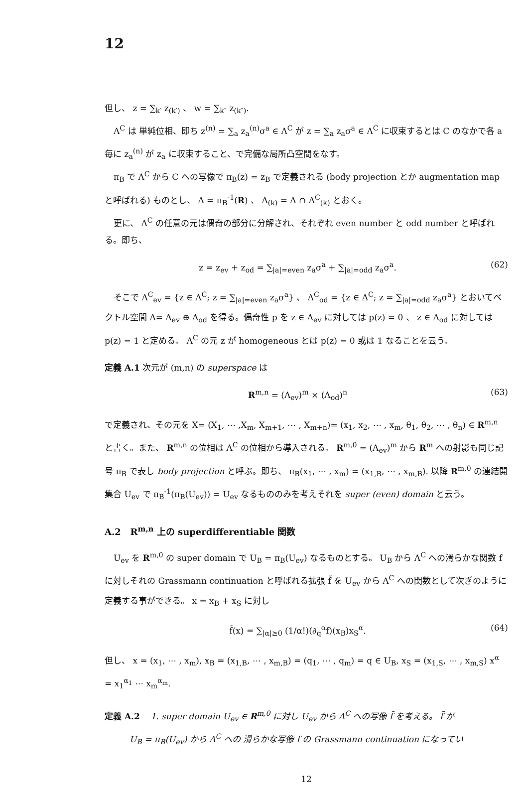12
但し、 z = ∑<sub>k′</sub> z<sub>(k′)</sub> 、 w = ∑<sub>k″</sub> z<sub>(k″)</sub>.
Λ<sup>C</sup> は 単純位相、即ち z<sup>(n)</sup> = ∑<sub>a</sub> z<sub>a</sub><sup>(n)</sup>σ<sup>a</sup> ∈ Λ<sup>C</sup> が z = ∑<sub>a</sub> z<sub>a</sub>σ<sup>a</sup> ∈ Λ<sup>C</sup> に収束するとは C のなかで各 a 毎に z<sub>a</sub><sup>(n)</sup> が z<sub>a</sub> に収束すること、で完備な局所凸空間をなす。
π<sub>B</sub> で Λ<sup>C</sup> から C への写像で π<sub>B</sub>(z) = z<sub>B</sub> で定義される (body projection とか augmentation map と呼ばれる) ものとし、 Λ = π<sub>B</sub><sup>-1</sup>(R) 、 Λ<sub>(k)</sub> = Λ ∩ Λ<sup>C</sup><sub>(k)</sub> とおく。
更に、 Λ<sup>C</sup> の任意の元は偶奇の部分に分解され、それぞれ even number と odd number と呼ばれる。即ち、
z = z<sub>ev</sub> + z<sub>od</sub> = ∑<sub>|a|=even</sub> z<sub>a</sub>σ<sup>a</sup> + ∑<sub>|a|=odd</sub> z<sub>a</sub>σ<sup>a</sup>. (62)
そこで Λ<sup>C</sup><sub>ev</sub> = {z ∈ Λ<sup>C</sup>; z = ∑<sub>|a|=even</sub> z<sub>a</sub>σ<sup>a</sup>} 、 Λ<sup>C</sup><sub>od</sub> = {z ∈ Λ<sup>C</sup>; z = ∑<sub>|a|=odd</sub> z<sub>a</sub>σ<sup>a</sup>} とおいてベクトル空間 Λ= Λ<sub>ev</sub> ⊕ Λ<sub>od</sub> を得る。偶奇性 p を z ∈ Λ<sub>ev</sub> に対しては p(z) = 0 、 z ∈ Λ<sub>od</sub> に対しては p(z) = 1 と定める。 Λ<sup>C</sup> の元 z が homogeneous とは p(z) = 0 或は 1 なることを云う。
定義 A.1 次元が (m,n) の superspace は
R<sup>m,n</sup> = (Λ<sub>ev</sub>)<sup>m</sup> × (Λ<sub>od</sub>)<sup>n</sup> (63)
で定義され、その元を X= (X<sub>1</sub>, ⋯ ,X<sub>m</sub>, X<sub>m+1</sub>, ⋯ , X<sub>m+n</sub>)= (x<sub>1</sub>, x<sub>2</sub>, ⋯ , x<sub>m</sub>, θ<sub>1</sub>, θ<sub>2</sub>, ⋯ , θ<sub>n</sub>) ∈ R<sup>m,n</sup> と書く。また、 R<sup>m,n</sup> の位相は Λ<sup>C</sup> の位相から導入される。 R<sup>m,0</sup> = (Λ<sub>ev</sub>)<sup>m</sup> から R<sup>m</sup> への射影も同じ記号 π<sub>B</sub> で表し body projection と呼ぶ。即ち、 π<sub>B</sub>(x<sub>1</sub>, ⋯ , x<sub>m</sub>) = (x<sub>1,B</sub>, ⋯ , x<sub>m,B</sub>). 以降 R<sup>m,0</sup> の連結開集合 U<sub>ev</sub> で π<sub>B</sub><sup>-1</sup>(π<sub>B</sub>(U<sub>ev</sub>)) = U<sub>ev</sub> なるもののみを考えそれを super (even) domain と云う。
A.2 R<sup>m,n</sup> 上の superdifferentiable 関数
U<sub>ev</sub> を R<sup>m,0</sup> の super domain で U<sub>B</sub> = π<sub>B</sub>(U<sub>ev</sub>) なるものとする。 U<sub>B</sub> から Λ<sup>C</sup> への滑らかな関数 f に対しそれの Grassmann continuation と呼ばれる拡張 f̃ を U<sub>ev</sub> から Λ<sup>C</sup> への関数として次ぎのように定義する事ができる。 x = x<sub>B</sub> + x<sub>S</sub> に対し
f̃(x) = ∑<sub>|α|≥0</sub> (1/α!)(∂<sub>q</sub><sup>α</sup>f)(x<sub>B</sub>)x<sub>S</sub><sup>α</sup>. (64)
但し、 x = (x<sub>1</sub>, ⋯ , x<sub>m</sub>), x<sub>B</sub> = (x<sub>1,B</sub>, ⋯ , x<sub>m,B</sub>) = (q<sub>1</sub>, ⋯ , q<sub>m</sub>) = q ∈ U<sub>B</sub>, x<sub>S</sub> = (x<sub>1,S</sub>, ⋯ , x<sub>m,S</sub>) x<sup>α</sup> = x<sub>1</sub><sup>α<sub>1</sub></sup> ⋯ x<sub>m</sub><sup>α<sub>m</sub></sup>.
定義 A.2 1. super domain U<sub>ev</sub> ∈ R<sup>m,0</sup> に対し U<sub>ev</sub> から Λ<sup>C</sup> への写像 f̃ を考える。 f̃ が
U<sub>B</sub> = π<sub>B</sub>(U<sub>ev</sub>) から Λ<sup>C</sup> への 滑らかな写像 f の Grassmann continuation になってい
12